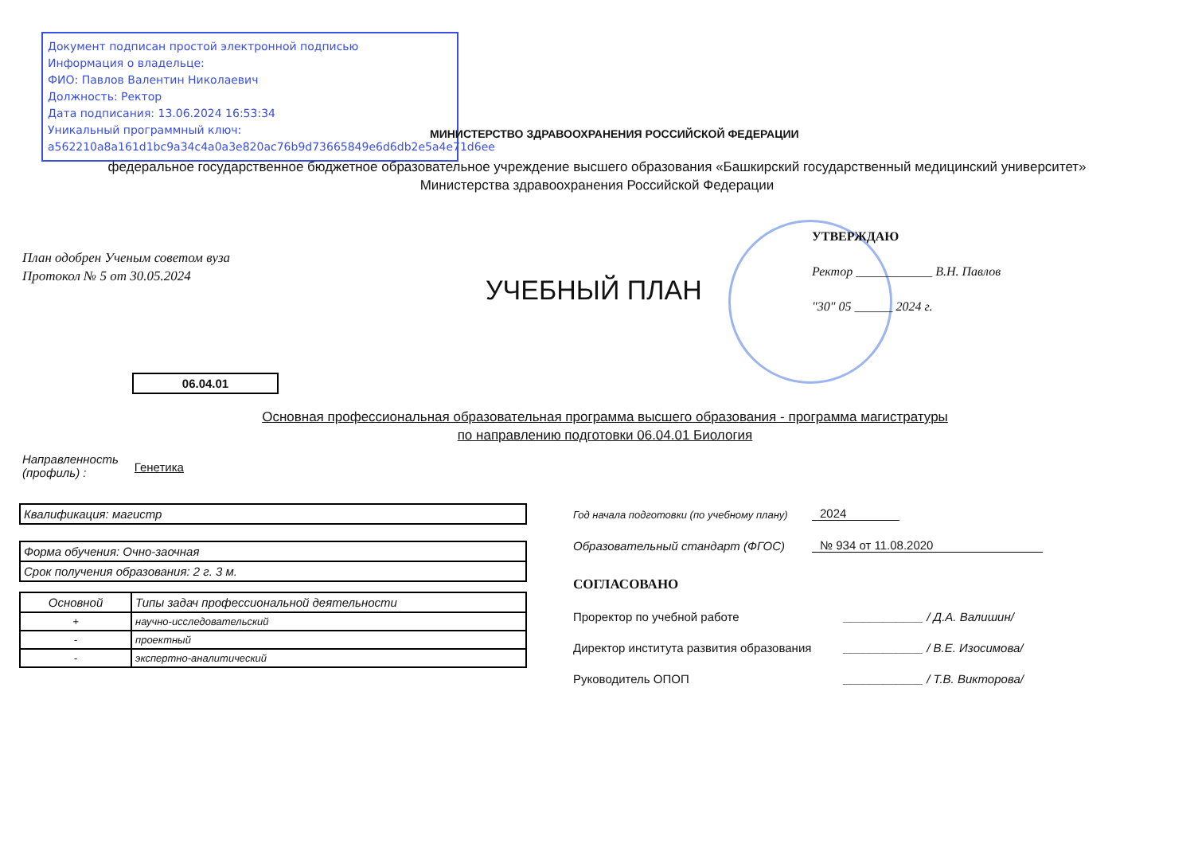Документ подписан простой электронной подписью
Информация о владельце:
ФИО: Павлов Валентин Николаевич
Должность: Ректор
Дата подписания: 13.06.2024 16:53:34
Уникальный программный ключ:
a562210a8a161d1bc9a34c4a0a3e820ac76b9d73665849e6d6db2e5a4e71d6ee
МИНИСТЕРСТВО ЗДРАВООХРАНЕНИЯ РОССИЙСКОЙ ФЕДЕРАЦИИ
федеральное государственное бюджетное образовательное учреждение высшего образования «Башкирский государственный медицинский университет»
Министерства здравоохранения Российской Федерации
План одобрен Ученым советом вуза
Протокол № 5 от 30.05.2024
УЧЕБНЫЙ ПЛАН
УТВЕРЖДАЮ
Ректор ____________ В.Н. Павлов
"30" 05 ______ 2024 г.
06.04.01
Основная профессиональная образовательная программа высшего образования - программа магистратуры
по направлению подготовки 06.04.01 Биология
Направленность
(профиль) :
Генетика
Квалификация: магистр
Форма обучения: Очно-заочная
Срок получения образования: 2 г. 3 м.
| Основной | Типы задач профессиональной деятельности |
| --- | --- |
| + | научно-исследовательский |
| - | проектный |
| - | экспертно-аналитический |
Год начала подготовки (по учебному плану) 2024
Образовательный стандарт (ФГОС) № 934 от 11.08.2020
СОГЛАСОВАНО
Проректор по учебной работе ____________ / Д.А. Валишин/
Директор института развития образования ____________ / В.Е. Изосимова/
Руководитель ОПОП ____________ / Т.В. Викторова/